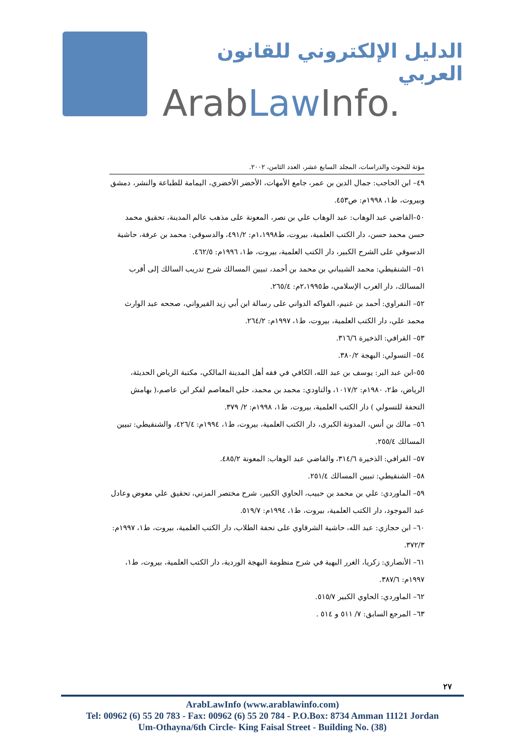الدليل الإلكتروني للقانون العربي
ArabLaw Info.
مؤتة للبحوث والدراسات، المجلد السابع عشر، العدد الثامن، ٢٠٠٢.
٤٩– ابن الحاجب: جمال الدين بن عمر، جامع الأمهات، الأخضر الأخضري، اليمامة للطباعة والنشر، دمشق وبيروت، ط١، ١٩٩٨م: ص٤٥٣.
٥٠–القاضي عبد الوهاب: عبد الوهاب علي بن نصر، المعونة على مذهب عالم المدينة، تحقيق محمد حسن محمد حسن، دار الكتب العلمية، بيروت، ط١،١٩٩٨م: ٤٩١/٢، والدسوقي: محمد بن عرفة، حاشية الدسوقي على الشرح الكبير، دار الكتب العلمية، بيروت، ط١، ١٩٩٦م: ٤٦٢/٥.
٥١– الشنقيطي: محمد الشيباني بن محمد بن أحمد، تبيين المسالك شرح تدريب السالك إلى أقرب المسالك، دار الغرب الإسلامي، ط٢،١٩٩٥م: ٢٦٥/٤.
٥٢– النفراوي: أحمد بن غنيم، الفواكه الدواني على رسالة ابن أبي زيد القيرواني، صححه عبد الوارث محمد علي، دار الكتب العلمية، بيروت، ط١، ١٩٩٧م: ٢٦٤/٢.
٥٣– القرافي: الذخيرة ٣١٦/٦.
٥٤– التسولي: البهجة ٣٨٠/٢.
٥٥–ابن عبد البر: يوسف بن عبد الله، الكافي في فقه أهل المدينة المالكي، مكتبة الرياض الحديثة، الرياض، ط٢، ١٩٨٠م: ١٠١٧/٢، والتاودي: محمد بن محمد، حلي المعاصم لفكر ابن عاصم،( بهامش التحفة للتسولي ) دار الكتب العلمية، بيروت، ط١، ١٩٩٨م: ٢/ ٣٧٩.
٥٦– مالك بن أنس، المدونة الكبرى، دار الكتب العلمية، بيروت، ط١، ١٩٩٤م: ٤٢٦/٤، والشنقيطي: تبيين المسالك ٢٥٥/٤.
٥٧– القرافي: الذخيرة ٣١٤/٦، والقاضي عبد الوهاب: المعونة ٤٨٥/٢.
٥٨– الشنقيطي: تبيين المسالك ٢٥١/٤.
٥٩– الماوردي: علي بن محمد بن حبيب، الحاوي الكبير، شرح مختصر المزني، تحقيق علي معوض وعادل عبد الموجود، دار الكتب العلمية، بيروت، ط١، ١٩٩٤م: ٥١٩/٧.
٦٠– ابن حجازي: عبد الله، حاشية الشرقاوي على تحفة الطلاب، دار الكتب العلمية، بيروت، ط١، ١٩٩٧م: ٣٧٢/٣.
٦١– الأنصاري: زكريا، الغرر البهية في شرح منظومة البهجة الوردية، دار الكتب العلمية، بيروت، ط١، ١٩٩٧م: ٣٨٧/٦.
٦٢– الماوردي: الحاوي الكبير ٥١٥/٧.
٦٣– المرجع السابق: ٧/ ٥١١ و ٥١٤ .
٢٧
ArabLawInfo (www.arablawinfo.com)
Tel: 00962 (6) 55 20 783 - Fax: 00962 (6) 55 20 784 - P.O.Box: 8734 Amman 11121 Jordan
Um-Othayna/6th Circle- King Faisal Street - Building No. (38)